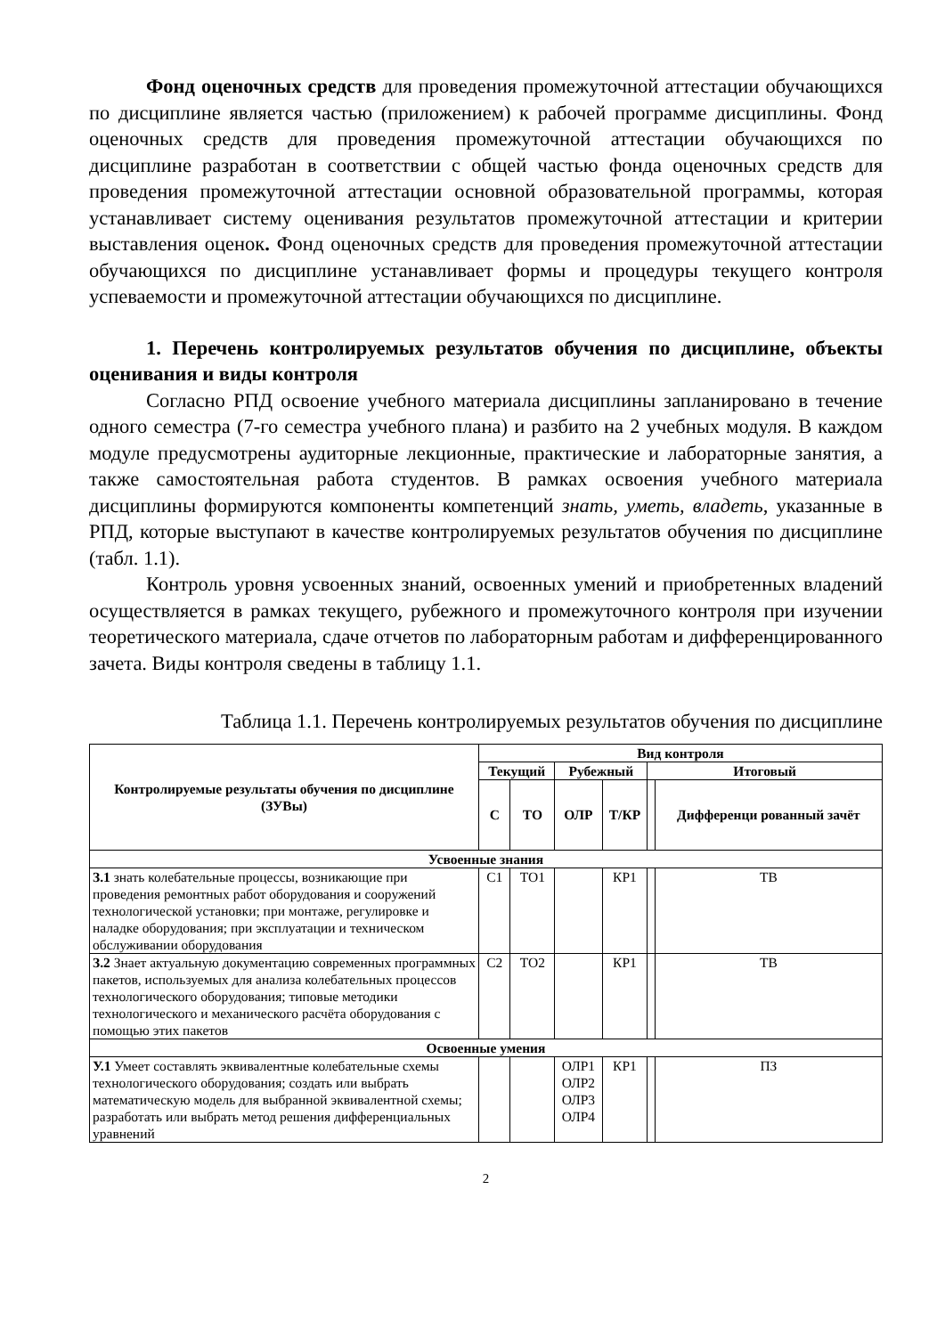Фонд оценочных средств для проведения промежуточной аттестации обучающихся по дисциплине является частью (приложением) к рабочей программе дисциплины. Фонд оценочных средств для проведения промежуточной аттестации обучающихся по дисциплине разработан в соответствии с общей частью фонда оценочных средств для проведения промежуточной аттестации основной образовательной программы, которая устанавливает систему оценивания результатов промежуточной аттестации и критерии выставления оценок. Фонд оценочных средств для проведения промежуточной аттестации обучающихся по дисциплине устанавливает формы и процедуры текущего контроля успеваемости и промежуточной аттестации обучающихся по дисциплине.
1. Перечень контролируемых результатов обучения по дисциплине, объекты оценивания и виды контроля
Согласно РПД освоение учебного материала дисциплины запланировано в течение одного семестра (7-го семестра учебного плана) и разбито на 2 учебных модуля. В каждом модуле предусмотрены аудиторные лекционные, практические и лабораторные занятия, а также самостоятельная работа студентов. В рамках освоения учебного материала дисциплины формируются компоненты компетенций знать, уметь, владеть, указанные в РПД, которые выступают в качестве контролируемых результатов обучения по дисциплине (табл. 1.1).
Контроль уровня усвоенных знаний, освоенных умений и приобретенных владений осуществляется в рамках текущего, рубежного и промежуточного контроля при изучении теоретического материала, сдаче отчетов по лабораторным работам и дифференцированного зачета. Виды контроля сведены в таблицу 1.1.
Таблица 1.1. Перечень контролируемых результатов обучения по дисциплине
| Контролируемые результаты обучения по дисциплине (ЗУВы) | Вид контроля | | | | | |
| --- | --- | --- | --- | --- | --- | --- |
| | Текущий | | Рубежный | | Итоговый | |
| | С | ТО | ОЛР | Т/КР | | Дифференци рованный зачёт |
| Усвоенные знания | | | | | | |
| З.1 знать колебательные процессы, возникающие при проведения ремонтных работ оборудования и сооружений технологической установки; при монтаже, регулировке и наладке оборудования; при эксплуатации и техническом обслуживании оборудования | С1 | ТО1 | | КР1 | | ТВ |
| З.2 Знает актуальную документацию современных программных пакетов, используемых для анализа колебательных процессов технологического оборудования; типовые методики технологического и механического расчёта оборудования с помощью этих пакетов | С2 | ТО2 | | КР1 | | ТВ |
| Освоенные умения | | | | | | |
| У.1 Умеет составлять эквивалентные колебательные схемы технологического оборудования; создать или выбрать математическую модель для выбранной эквивалентной схемы; разработать или выбрать метод решения дифференциальных уравнений | | | ОЛР1 ОЛР2 ОЛР3 ОЛР4 | КР1 | | ПЗ |
2